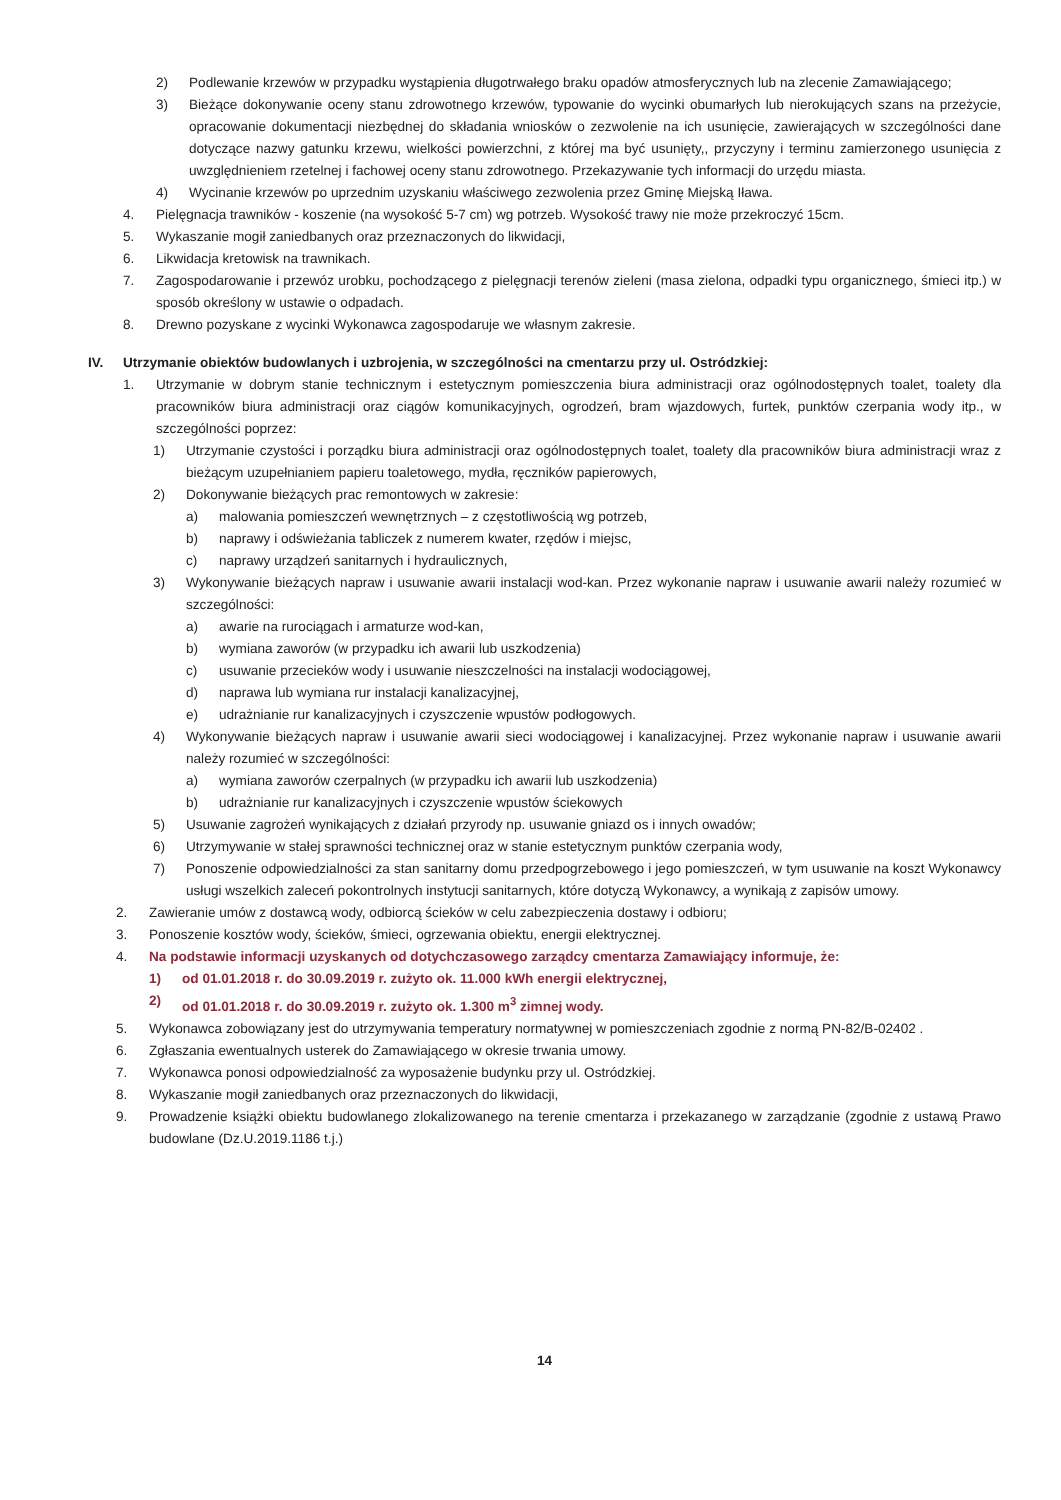2) Podlewanie krzewów w przypadku wystąpienia długotrwałego braku opadów atmosferycznych lub na zlecenie Zamawiającego;
3) Bieżące dokonywanie oceny stanu zdrowotnego krzewów, typowanie do wycinki obumarłych lub nierokujących szans na przeżycie, opracowanie dokumentacji niezbędnej do składania wniosków o zezwolenie na ich usunięcie, zawierających w szczególności dane dotyczące nazwy gatunku krzewu, wielkości powierzchni, z której ma być usunięty,, przyczyny i terminu zamierzonego usunięcia z uwzględnieniem rzetelnej i fachowej oceny stanu zdrowotnego. Przekazywanie tych informacji do urzędu miasta.
4) Wycinanie krzewów po uprzednim uzyskaniu właściwego zezwolenia przez Gminę Miejską Iława.
4. Pielęgnacja trawników - koszenie (na wysokość 5-7 cm) wg potrzeb. Wysokość trawy nie może przekroczyć 15cm.
5. Wykaszanie mogił zaniedbanych oraz przeznaczonych do likwidacji,
6. Likwidacja kretowisk na trawnikach.
7. Zagospodarowanie i przewóz urobku, pochodzącego z pielęgnacji terenów zieleni (masa zielona, odpadki typu organicznego, śmieci itp.) w sposób określony w ustawie o odpadach.
8. Drewno pozyskane z wycinki Wykonawca zagospodaruje we własnym zakresie.
IV. Utrzymanie obiektów budowlanych i uzbrojenia, w szczególności na cmentarzu przy ul. Ostródzkiej:
1. Utrzymanie w dobrym stanie technicznym i estetycznym pomieszczenia biura administracji oraz ogólnodostępnych toalet, toalety dla pracowników biura administracji oraz ciągów komunikacyjnych, ogrodzeń, bram wjazdowych, furtek, punktów czerpania wody itp., w szczególności poprzez:
1) Utrzymanie czystości i porządku biura administracji oraz ogólnodostępnych toalet, toalety dla pracowników biura administracji wraz z bieżącym uzupełnianiem papieru toaletowego, mydła, ręczników papierowych,
2) Dokonywanie bieżących prac remontowych w zakresie:
a) malowania pomieszczeń wewnętrznych – z częstotliwością wg potrzeb,
b) naprawy i odświeżania tabliczek z numerem kwater, rzędów i miejsc,
c) naprawy urządzeń sanitarnych i hydraulicznych,
3) Wykonywanie bieżących napraw i usuwanie awarii instalacji wod-kan. Przez wykonanie napraw i usuwanie awarii należy rozumieć w szczególności:
a) awarie na rurociągach i armaturze wod-kan,
b) wymiana zaworów (w przypadku ich awarii lub uszkodzenia)
c) usuwanie przecieków wody i usuwanie nieszczelności na instalacji wodociągowej,
d) naprawa lub wymiana rur instalacji kanalizacyjnej,
e) udrażnianie rur kanalizacyjnych i czyszczenie wpustów podłogowych.
4) Wykonywanie bieżących napraw i usuwanie awarii sieci wodociągowej i kanalizacyjnej. Przez wykonanie napraw i usuwanie awarii należy rozumieć w szczególności:
a) wymiana zaworów czerpalnych (w przypadku ich awarii lub uszkodzenia)
b) udrażnianie rur kanalizacyjnych i czyszczenie wpustów ściekowych
5) Usuwanie zagrożeń wynikających z działań przyrody np. usuwanie gniazd os i innych owadów;
6) Utrzymywanie w stałej sprawności technicznej oraz w stanie estetycznym punktów czerpania wody,
7) Ponoszenie odpowiedzialności za stan sanitarny domu przedpogrzebowego i jego pomieszczeń, w tym usuwanie na koszt Wykonawcy usługi wszelkich zaleceń pokontrolnych instytucji sanitarnych, które dotyczą Wykonawcy, a wynikają z zapisów umowy.
2. Zawieranie umów z dostawcą wody, odbiorcą ścieków w celu zabezpieczenia dostawy i odbioru;
3. Ponoszenie kosztów wody, ścieków, śmieci, ogrzewania obiektu, energii elektrycznej.
4. Na podstawie informacji uzyskanych od dotychczasowego zarządcy cmentarza Zamawiający informuje, że:
1) od 01.01.2018 r. do 30.09.2019 r. zużyto ok. 11.000 kWh energii elektrycznej,
2) od 01.01.2018 r. do 30.09.2019 r. zużyto ok. 1.300 m<sup>3</sup> zimnej wody.
5. Wykonawca zobowiązany jest do utrzymywania temperatury normatywnej w pomieszczeniach zgodnie z normą PN-82/B-02402 .
6. Zgłaszania ewentualnych usterek do Zamawiającego w okresie trwania umowy.
7. Wykonawca ponosi odpowiedzialność za wyposażenie budynku przy ul. Ostródzkiej.
8. Wykaszanie mogił zaniedbanych oraz przeznaczonych do likwidacji,
9. Prowadzenie książki obiektu budowlanego zlokalizowanego na terenie cmentarza i przekazanego w zarządzanie (zgodnie z ustawą Prawo budowlane (Dz.U.2019.1186 t.j.)
14